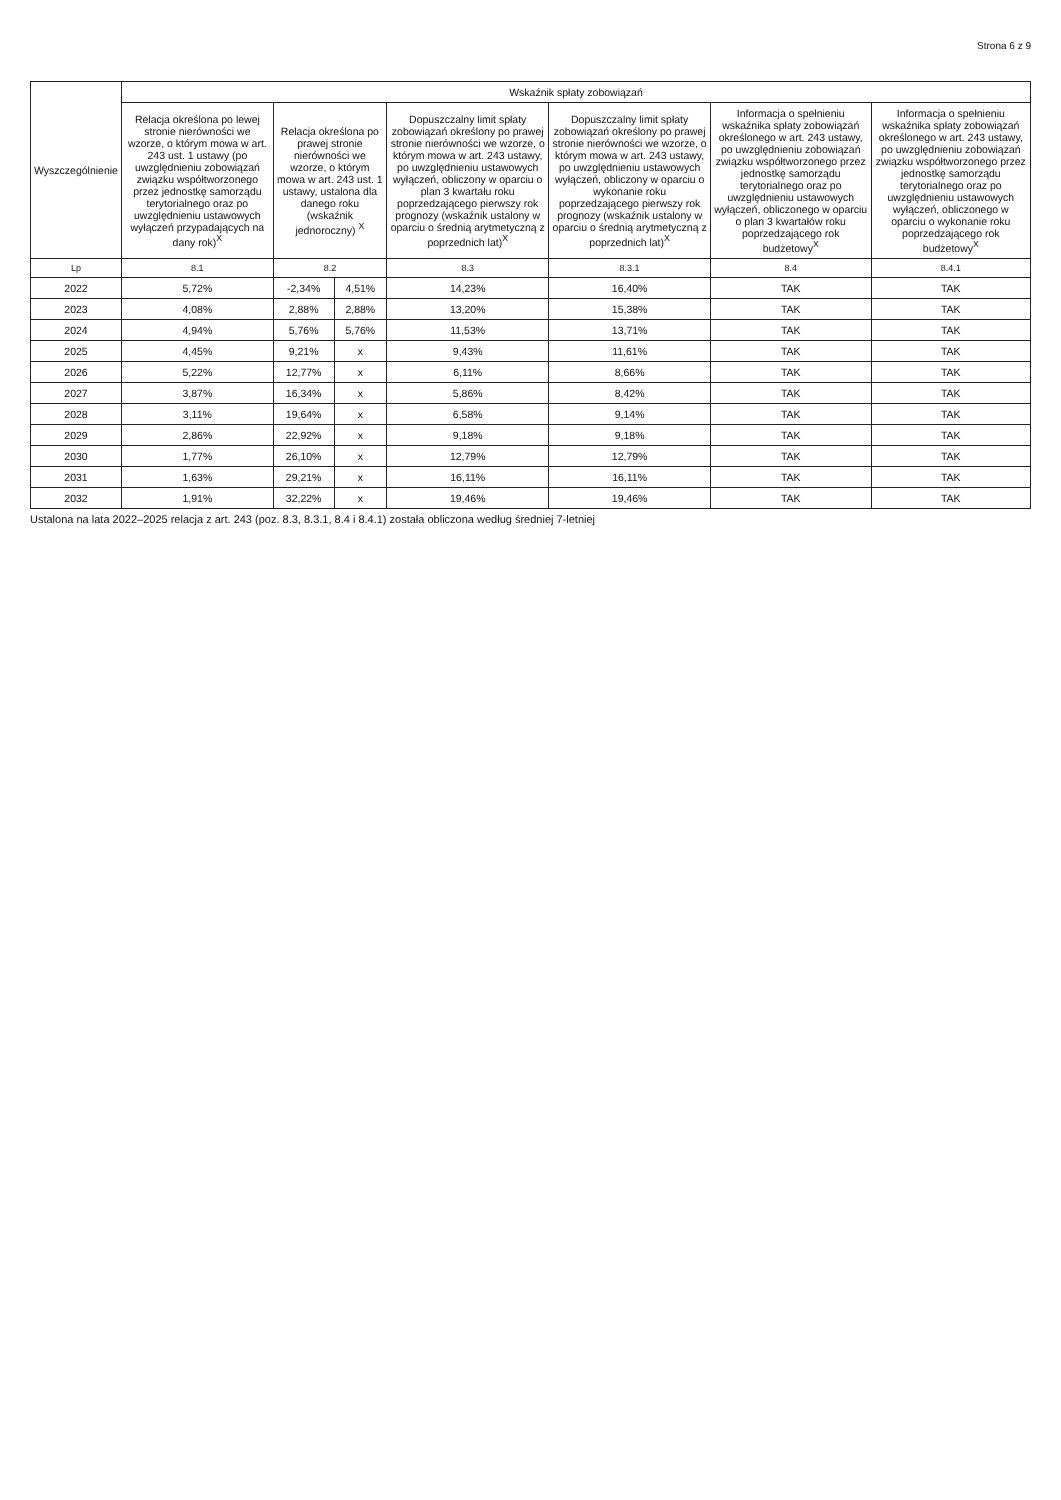Strona 6 z 9
| Wyszczególnienie | Wskaźnik spłaty zobowiązań | | | | | | |
| --- | --- | --- | --- | --- | --- | --- | --- |
| | Relacja określona po lewej stronie nierówności we wzorze, o którym mowa w art. 243 ust. 1 ustawy (po uwzględnieniu zobowiązań związku współtworzonego przez jednostkę samorządu terytorialnego oraz po uwzględnieniu ustawowych wyłączeń przypadających na dany rok)<sup>X</sup> | Relacja określona po prawej stronie nierówności we wzorze, o którym mowa w art. 243 ust. 1 ustawy, ustalona dla danego roku (wskaźnik jednoroczny) <sup>X</sup> | | Dopuszczalny limit spłaty zobowiązań określony po prawej stronie nierówności we wzorze, o którym mowa w art. 243 ustawy, po uwzględnieniu ustawowych wyłączeń, obliczony w oparciu o plan 3 kwartału roku poprzedzającego pierwszy rok prognozy (wskaźnik ustalony w oparciu o średnią arytmetyczną z poprzednich lat)<sup>X</sup> | Dopuszczalny limit spłaty zobowiązań określony po prawej stronie nierówności we wzorze, o którym mowa w art. 243 ustawy, po uwzględnieniu ustawowych wyłączeń, obliczony w oparciu o wykonanie roku poprzedzającego pierwszy rok prognozy (wskaźnik ustalony w oparciu o średnią arytmetyczną z poprzednich lat)<sup>X</sup> | Informacja o spełnieniu wskaźnika spłaty zobowiązań określonego w art. 243 ustawy, po uwzględnieniu zobowiązań związku współtworzonego przez jednostkę samorządu terytorialnego oraz po uwzględnieniu ustawowych wyłączeń, obliczonego w oparciu o plan 3 kwartałów roku poprzedzającego rok budżetowy<sup>X</sup> | Informacja o spełnieniu wskaźnika spłaty zobowiązań określonego w art. 243 ustawy, po uwzględnieniu zobowiązań związku współtworzonego przez jednostkę samorządu terytorialnego oraz po uwzględnieniu ustawowych wyłączeń, obliczonego w oparciu o wykonanie roku poprzedzającego rok budżetowy<sup>X</sup> |
| Lp | 8.1 | 8.2 | | 8.3 | 8.3.1 | 8.4 | 8.4.1 |
| 2022 | 5,72% | -2,34% | 4,51% | 14,23% | 16,40% | TAK | TAK |
| 2023 | 4,08% | 2,88% | 2,88% | 13,20% | 15,38% | TAK | TAK |
| 2024 | 4,94% | 5,76% | 5,76% | 11,53% | 13,71% | TAK | TAK |
| 2025 | 4,45% | 9,21% | x | 9,43% | 11,61% | TAK | TAK |
| 2026 | 5,22% | 12,77% | x | 6,11% | 8,66% | TAK | TAK |
| 2027 | 3,87% | 16,34% | x | 5,86% | 8,42% | TAK | TAK |
| 2028 | 3,11% | 19,64% | x | 6,58% | 9,14% | TAK | TAK |
| 2029 | 2,86% | 22,92% | x | 9,18% | 9,18% | TAK | TAK |
| 2030 | 1,77% | 26,10% | x | 12,79% | 12,79% | TAK | TAK |
| 2031 | 1,63% | 29,21% | x | 16,11% | 16,11% | TAK | TAK |
| 2032 | 1,91% | 32,22% | x | 19,46% | 19,46% | TAK | TAK |
Ustalona na lata 2022–2025 relacja z art. 243 (poz. 8.3, 8.3.1, 8.4 i 8.4.1) została obliczona według średniej 7-letniej